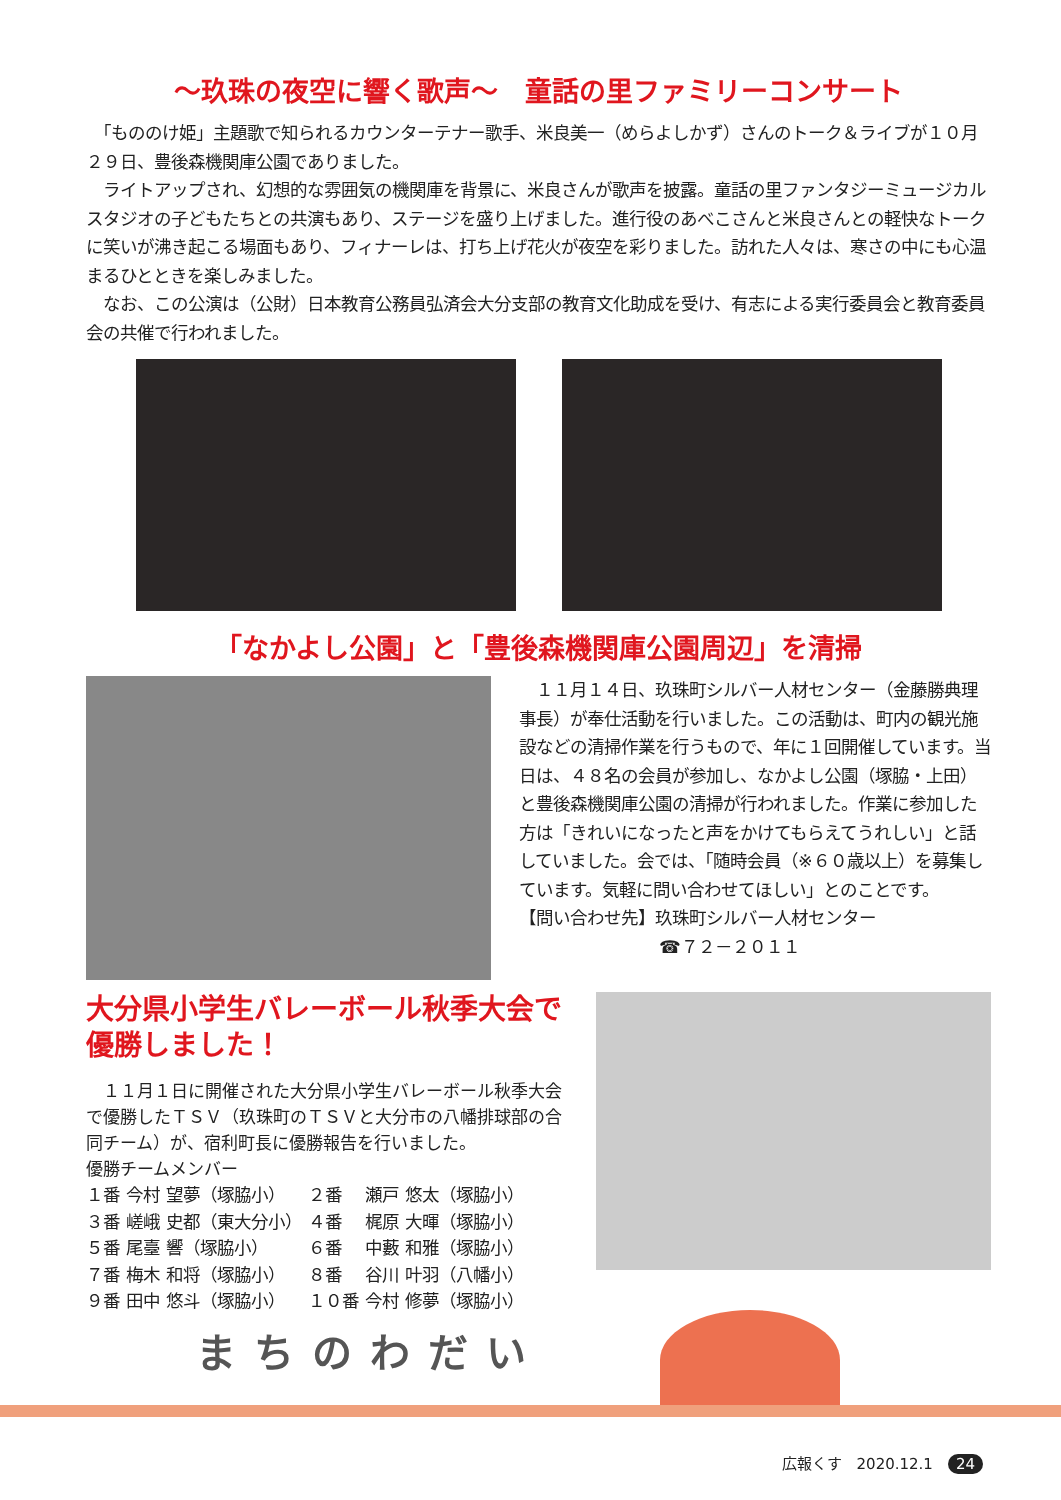～玖珠の夜空に響く歌声～　童話の里ファミリーコンサート
　「もののけ姫」主題歌で知られるカウンターテナー歌手、米良美一（めらよしかず）さんのトーク＆ライブが１０月２９日、豊後森機関庫公園でありました。
　ライトアップされ、幻想的な雰囲気の機関庫を背景に、米良さんが歌声を披露。童話の里ファンタジーミュージカルスタジオの子どもたちとの共演もあり、ステージを盛り上げました。進行役のあべこさんと米良さんとの軽快なトークに笑いが沸き起こる場面もあり、フィナーレは、打ち上げ花火が夜空を彩りました。訪れた人々は、寒さの中にも心温まるひとときを楽しみました。
　なお、この公演は（公財）日本教育公務員弘済会大分支部の教育文化助成を受け、有志による実行委員会と教育委員会の共催で行われました。
「なかよし公園」と「豊後森機関庫公園周辺」を清掃
　１１月１４日、玖珠町シルバー人材センター（金藤勝典理事長）が奉仕活動を行いました。この活動は、町内の観光施設などの清掃作業を行うもので、年に１回開催しています。当日は、４８名の会員が参加し、なかよし公園（塚脇・上田）と豊後森機関庫公園の清掃が行われました。作業に参加した方は「きれいになったと声をかけてもらえてうれしい」と話していました。会では、「随時会員（※６０歳以上）を募集しています。気軽に問い合わせてほしい」とのことです。
【問い合わせ先】玖珠町シルバー人材センター
☎７２－２０１１
大分県小学生バレーボール秋季大会で優勝しました！
　１１月１日に開催された大分県小学生バレーボール秋季大会で優勝したＴＳＶ（玖珠町のＴＳＶと大分市の八幡排球部の合同チーム）が、宿利町長に優勝報告を行いました。
優勝チームメンバー
| １番 | 今村 | 望夢（塚脇小） | ２番 | 瀬戸 | 悠太（塚脇小） |
| ３番 | 嵯峨 | 史都（東大分小） | ４番 | 梶原 | 大暉（塚脇小） |
| ５番 | 尾臺 | 響（塚脇小） | ６番 | 中藪 | 和雅（塚脇小） |
| ７番 | 梅木 | 和将（塚脇小） | ８番 | 谷川 | 叶羽（八幡小） |
| ９番 | 田中 | 悠斗（塚脇小） | １０番 | 今村 | 修夢（塚脇小） |
まちのわだい
広報くす　2020.12.1　24